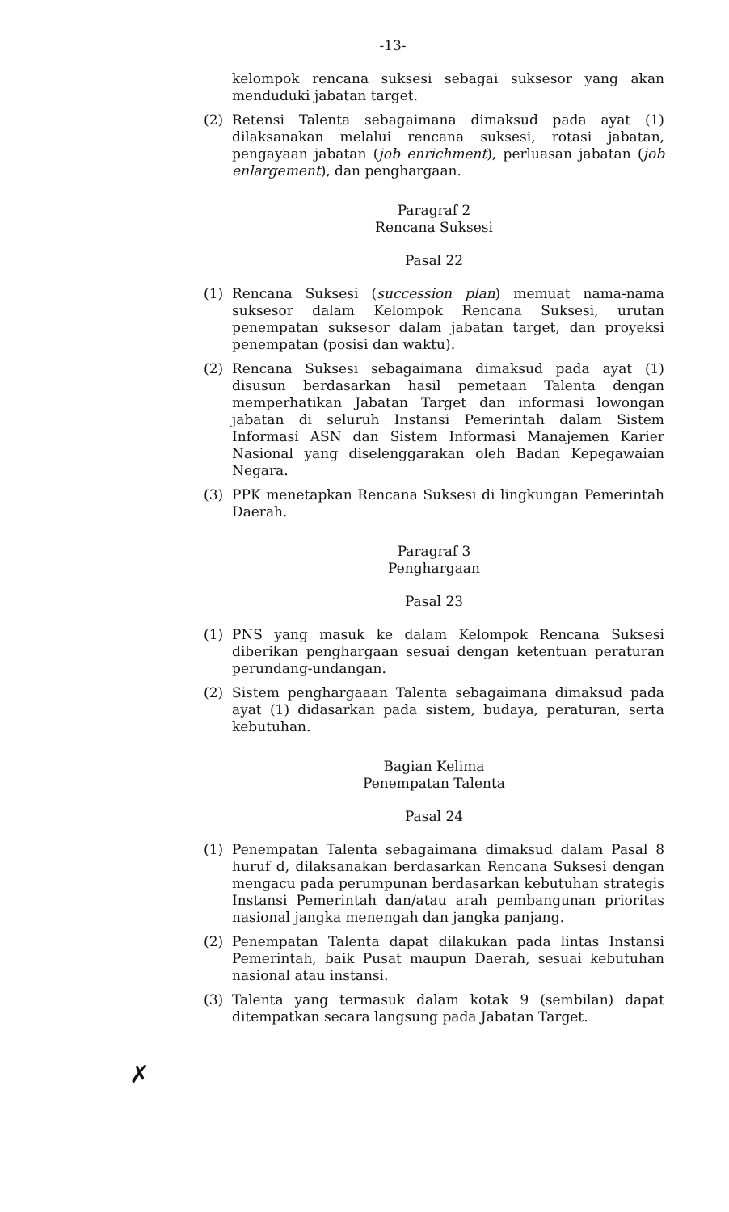-13-
kelompok rencana suksesi sebagai suksesor yang akan menduduki jabatan target.
(2) Retensi Talenta sebagaimana dimaksud pada ayat (1) dilaksanakan melalui rencana suksesi, rotasi jabatan, pengayaan jabatan (job enrichment), perluasan jabatan (job enlargement), dan penghargaan.
Paragraf 2
Rencana Suksesi
Pasal 22
(1) Rencana Suksesi (succession plan) memuat nama-nama suksesor dalam Kelompok Rencana Suksesi, urutan penempatan suksesor dalam jabatan target, dan proyeksi penempatan (posisi dan waktu).
(2) Rencana Suksesi sebagaimana dimaksud pada ayat (1) disusun berdasarkan hasil pemetaan Talenta dengan memperhatikan Jabatan Target dan informasi lowongan jabatan di seluruh Instansi Pemerintah dalam Sistem Informasi ASN dan Sistem Informasi Manajemen Karier Nasional yang diselenggarakan oleh Badan Kepegawaian Negara.
(3) PPK menetapkan Rencana Suksesi di lingkungan Pemerintah Daerah.
Paragraf 3
Penghargaan
Pasal 23
(1) PNS yang masuk ke dalam Kelompok Rencana Suksesi diberikan penghargaan sesuai dengan ketentuan peraturan perundang-undangan.
(2) Sistem penghargaaan Talenta sebagaimana dimaksud pada ayat (1) didasarkan pada sistem, budaya, peraturan, serta kebutuhan.
Bagian Kelima
Penempatan Talenta
Pasal 24
(1) Penempatan Talenta sebagaimana dimaksud dalam Pasal 8 huruf d, dilaksanakan berdasarkan Rencana Suksesi dengan mengacu pada perumpunan berdasarkan kebutuhan strategis Instansi Pemerintah dan/atau arah pembangunan prioritas nasional jangka menengah dan jangka panjang.
(2) Penempatan Talenta dapat dilakukan pada lintas Instansi Pemerintah, baik Pusat maupun Daerah, sesuai kebutuhan nasional atau instansi.
(3) Talenta yang termasuk dalam kotak 9 (sembilan) dapat ditempatkan secara langsung pada Jabatan Target.
✗